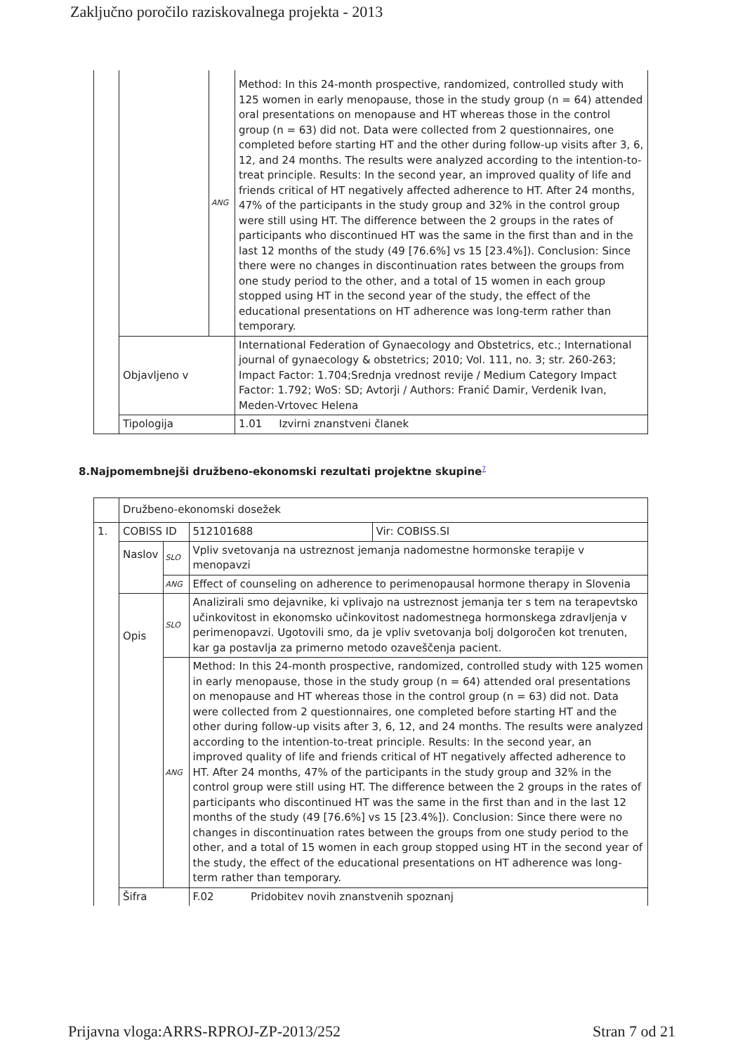Zaključno poročilo raziskovalnega projekta - 2013
| | | ANG | Method: In this 24-month prospective, randomized, controlled study with 125 women in early menopause, those in the study group (n = 64) attended oral presentations on menopause and HT whereas those in the control group (n = 63) did not. Data were collected from 2 questionnaires, one completed before starting HT and the other during follow-up visits after 3, 6, 12, and 24 months. The results were analyzed according to the intention-to-treat principle. Results: In the second year, an improved quality of life and friends critical of HT negatively affected adherence to HT. After 24 months, 47% of the participants in the study group and 32% in the control group were still using HT. The difference between the 2 groups in the rates of participants who discontinued HT was the same in the first than and in the last 12 months of the study (49 [76.6%] vs 15 [23.4%]). Conclusion: Since there were no changes in discontinuation rates between the groups from one study period to the other, and a total of 15 women in each group stopped using HT in the second year of the study, the effect of the educational presentations on HT adherence was long-term rather than temporary. |
| | Objavljeno v | | International Federation of Gynaecology and Obstetrics, etc.; International journal of gynaecology & obstetrics; 2010; Vol. 111, no. 3; str. 260-263; Impact Factor: 1.704;Srednja vrednost revije / Medium Category Impact Factor: 1.792; WoS: SD; Avtorji / Authors: Franić Damir, Verdenik Ivan, Meden-Vrtovec Helena |
| | Tipologija | | 1.01 Izvirni znanstveni članek |
8.Najpomembnejši družbeno-ekonomski rezultati projektne skupine<sup>7</sup>
| | Družbeno-ekonomski dosežek | | | |
| 1. | COBISS ID | | 512101688 | Vir: COBISS.SI |
| | Naslov | SLO | Vpliv svetovanja na ustreznost jemanja nadomestne hormonske terapije v menopavzi | |
| | | ANG | Effect of counseling on adherence to perimenopausal hormone therapy in Slovenia | |
| | Opis | SLO | Analizirali smo dejavnike, ki vplivajo na ustreznost jemanja ter s tem na terapevtsko učinkovitost in ekonomsko učinkovitost nadomestnega hormonskega zdravljenja v perimenopavzi. Ugotovili smo, da je vpliv svetovanja bolj dolgoročen kot trenuten, kar ga postavlja za primerno metodo ozaveščenja pacient. | |
| | | ANG | Method: In this 24-month prospective, randomized, controlled study with 125 women in early menopause, those in the study group (n = 64) attended oral presentations on menopause and HT whereas those in the control group (n = 63) did not. Data were collected from 2 questionnaires, one completed before starting HT and the other during follow-up visits after 3, 6, 12, and 24 months. The results were analyzed according to the intention-to-treat principle. Results: In the second year, an improved quality of life and friends critical of HT negatively affected adherence to HT. After 24 months, 47% of the participants in the study group and 32% in the control group were still using HT. The difference between the 2 groups in the rates of participants who discontinued HT was the same in the first than and in the last 12 months of the study (49 [76.6%] vs 15 [23.4%]). Conclusion: Since there were no changes in discontinuation rates between the groups from one study period to the other, and a total of 15 women in each group stopped using HT in the second year of the study, the effect of the educational presentations on HT adherence was long-term rather than temporary. | |
| | Šifra | | F.02 Pridobitev novih znanstvenih spoznanj | |
Prijavna vloga:ARRS-RPROJ-ZP-2013/252 Stran 7 od 21